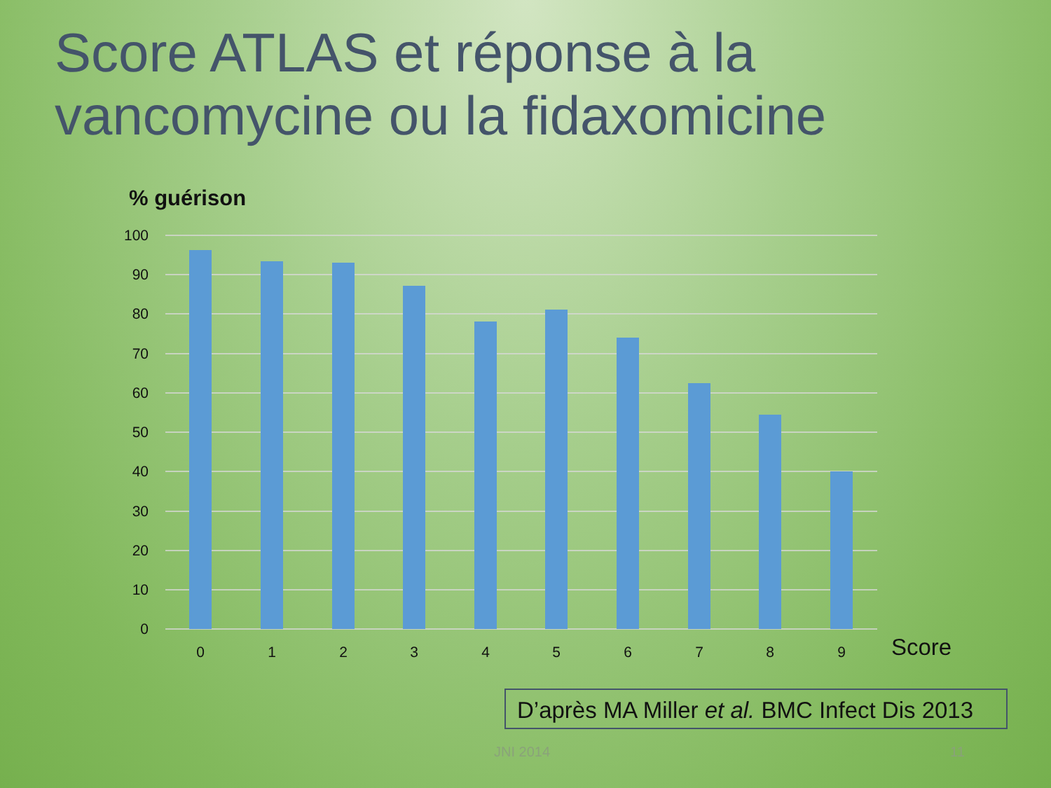Score ATLAS et réponse à la vancomycine ou la fidaxomicine
% guérison
100
90
80
70
60
50
40
30
20
10
0
0
1
2
3
4
5
6
7
8
9
Score
D’après MA Miller et al. BMC Infect Dis 2013
JNI 2014 11